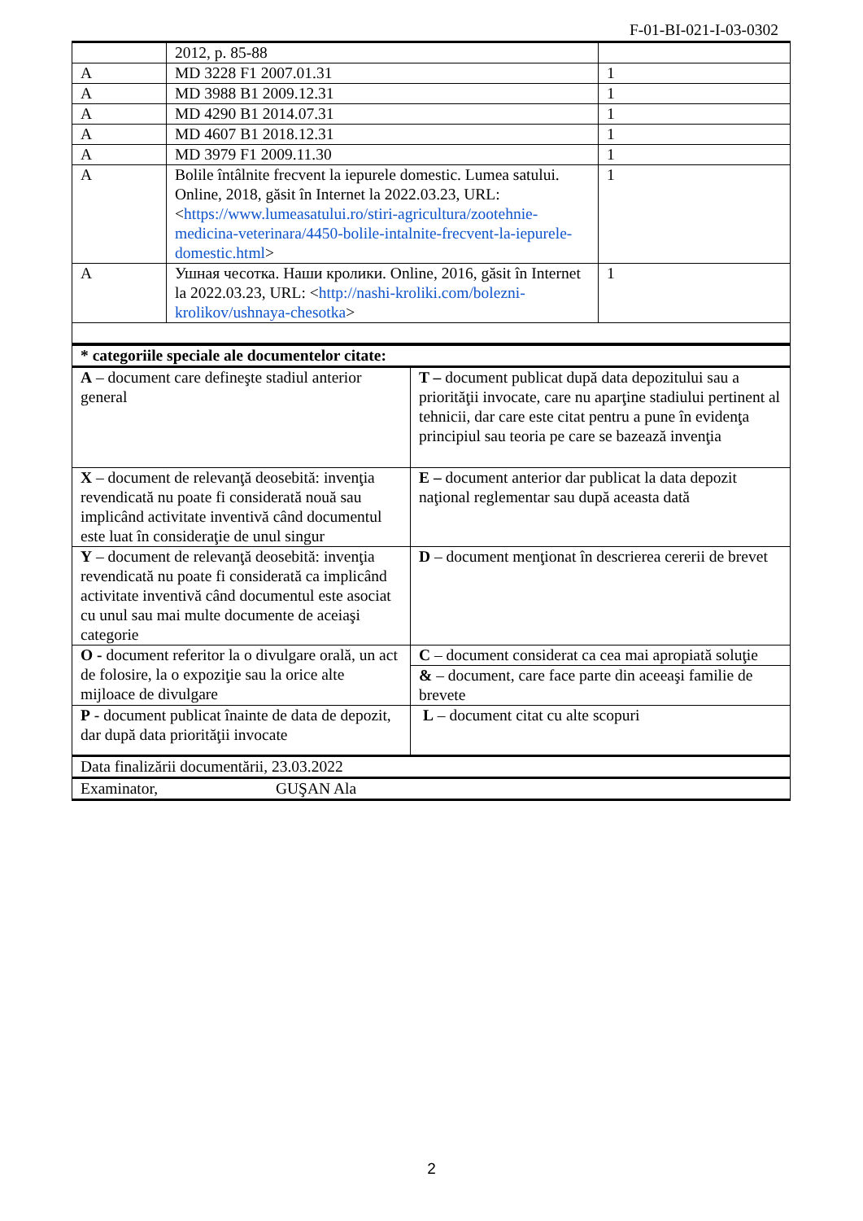F-01-BI-021-I-03-0302
| | 2012, p. 85-88 | |
| A | MD 3228 F1 2007.01.31 | 1 |
| A | MD 3988 B1 2009.12.31 | 1 |
| A | MD 4290 B1 2014.07.31 | 1 |
| A | MD 4607 B1 2018.12.31 | 1 |
| A | MD 3979 F1 2009.11.30 | 1 |
| A | Bolile întâlnite frecvent la iepurele domestic. Lumea satului. Online, 2018, găsit în Internet la 2022.03.23, URL: < https://www.lumeasatului.ro/stiri-agricultura/zootehnie-medicina-veterinara/4450-bolile-intalnite-frecvent-la-iepurele-domestic.html > | 1 |
| A | Ушная чесотка. Наши кролики. Online, 2016, găsit în Internet la 2022.03.23, URL: < http://nashi-kroliki.com/bolezni-krolikov/ushnaya-chesotka > | 1 |
| * categoriile speciale ale documentelor citate: | |
| A – document care defineşte stadiul anterior general | T – document publicat după data depozitului sau a priorităţii invocate, care nu aparţine stadiului pertinent al tehnicii, dar care este citat pentru a pune în evidenţa principiul sau teoria pe care se bazează invenţia |
| X – document de relevanţă deosebită: invenţia revendicată nu poate fi considerată nouă sau implicând activitate inventivă când documentul este luat în consideraţie de unul singur | E – document anterior dar publicat la data depozit naţional reglementar sau după aceasta dată |
| Y – document de relevanţă deosebită: invenţia revendicată nu poate fi considerată ca implicând activitate inventivă când documentul este asociat cu unul sau mai multe documente de aceiaşi categorie | D – document menţionat în descrierea cererii de brevet |
| O - document referitor la o divulgare orală, un act de folosire, la o expoziţie sau la orice alte mijloace de divulgare | C – document considerat ca cea mai apropiată soluţie |
| | & – document, care face parte din aceeaşi familie de brevete |
| P - document publicat înainte de data de depozit, dar după data priorităţii invocate | L – document citat cu alte scopuri |
| Data finalizării documentării, 23.03.2022 | |
| Examinator, GUŞAN Ala | |
2